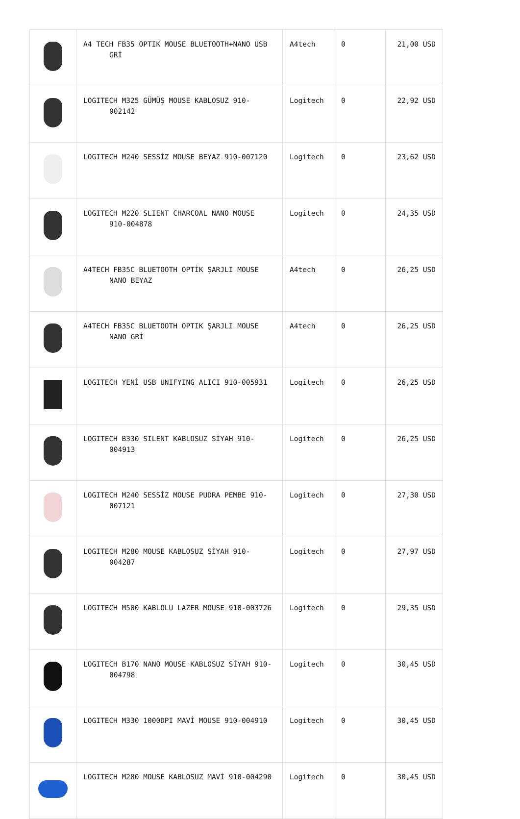| | A4 TECH FB35 OPTIK MOUSE BLUETOOTH+NANO USB GRİ | A4tech | 0 | 21,00 USD |
| | LOGITECH M325 GÜMÜŞ MOUSE KABLOSUZ 910- 002142 | Logitech | 0 | 22,92 USD |
| | LOGITECH M240 SESSİZ MOUSE BEYAZ 910-007120 | Logitech | 0 | 23,62 USD |
| | LOGITECH M220 SLIENT CHARCOAL NANO MOUSE 910-004878 | Logitech | 0 | 24,35 USD |
| | A4TECH FB35C BLUETOOTH OPTİK ŞARJLI MOUSE NANO BEYAZ | A4tech | 0 | 26,25 USD |
| | A4TECH FB35C BLUETOOTH OPTIK ŞARJLI MOUSE NANO GRİ | A4tech | 0 | 26,25 USD |
| | LOGITECH YENİ USB UNIFYING ALICI 910-005931 | Logitech | 0 | 26,25 USD |
| | LOGITECH B330 SILENT KABLOSUZ SİYAH 910- 004913 | Logitech | 0 | 26,25 USD |
| | LOGITECH M240 SESSİZ MOUSE PUDRA PEMBE 910- 007121 | Logitech | 0 | 27,30 USD |
| | LOGITECH M280 MOUSE KABLOSUZ SİYAH 910- 004287 | Logitech | 0 | 27,97 USD |
| | LOGITECH M500 KABLOLU LAZER MOUSE 910-003726 | Logitech | 0 | 29,35 USD |
| | LOGITECH B170 NANO MOUSE KABLOSUZ SİYAH 910- 004798 | Logitech | 0 | 30,45 USD |
| | LOGITECH M330 1000DPI MAVİ MOUSE 910-004910 | Logitech | 0 | 30,45 USD |
| | LOGITECH M280 MOUSE KABLOSUZ MAVİ 910-004290 | Logitech | 0 | 30,45 USD |